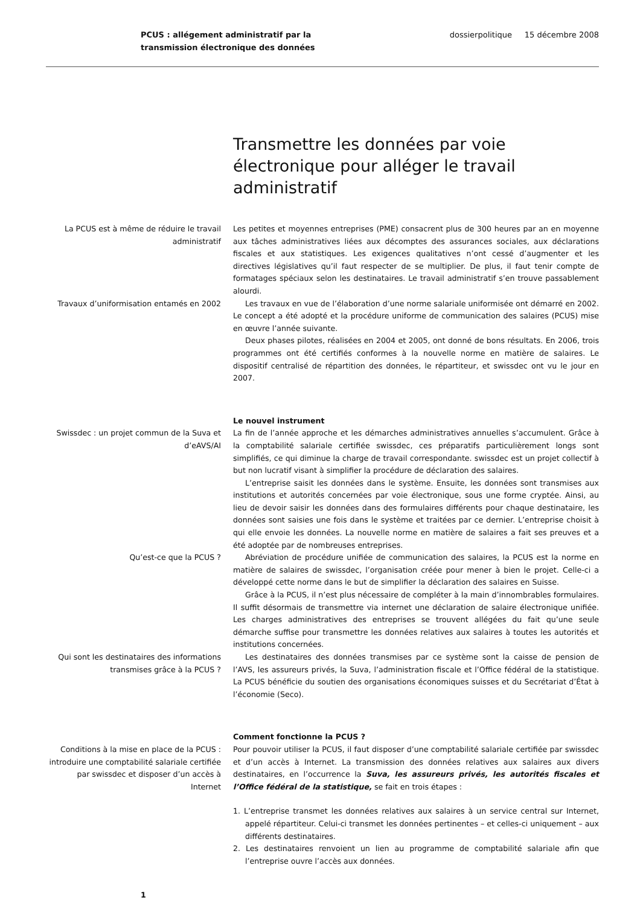PCUS : allégement administratif par la transmission électronique des données
dossierpolitique 15 décembre 2008
Transmettre les données par voie électronique pour alléger le travail administratif
La PCUS est à même de réduire le travail administratif
Les petites et moyennes entreprises (PME) consacrent plus de 300 heures par an en moyenne aux tâches administratives liées aux décomptes des assurances sociales, aux déclarations fiscales et aux statistiques. Les exigences qualitatives n’ont cessé d’augmenter et les directives législatives qu’il faut respecter de se multiplier. De plus, il faut tenir compte de formatages spéciaux selon les destinataires. Le travail administratif s’en trouve passablement alourdi.
Travaux d’uniformisation entamés en 2002
Les travaux en vue de l’élaboration d’une norme salariale uniformisée ont démarré en 2002. Le concept a été adopté et la procédure uniforme de communication des salaires (PCUS) mise en œuvre l’année suivante.
Deux phases pilotes, réalisées en 2004 et 2005, ont donné de bons résultats. En 2006, trois programmes ont été certifiés conformes à la nouvelle norme en matière de salaires. Le dispositif centralisé de répartition des données, le répartiteur, et swissdec ont vu le jour en 2007.
Le nouvel instrument
Swissdec : un projet commun de la Suva et d’eAVS/AI
La fin de l’année approche et les démarches administratives annuelles s’accumulent. Grâce à la comptabilité salariale certifiée swissdec, ces préparatifs particulièrement longs sont simplifiés, ce qui diminue la charge de travail correspondante. swissdec est un projet collectif à but non lucratif visant à simplifier la procédure de déclaration des salaires.
L’entreprise saisit les données dans le système. Ensuite, les données sont transmises aux institutions et autorités concernées par voie électronique, sous une forme cryptée. Ainsi, au lieu de devoir saisir les données dans des formulaires différents pour chaque destinataire, les données sont saisies une fois dans le système et traitées par ce dernier. L’entreprise choisit à qui elle envoie les données. La nouvelle norme en matière de salaires a fait ses preuves et a été adoptée par de nombreuses entreprises.
Qu’est-ce que la PCUS ? Abréviation de procédure unifiée de communication des salaires, la PCUS est la norme en matière de salaires de swissdec, l’organisation créée pour mener à bien le projet. Celle-ci a développé cette norme dans le but de simplifier la déclaration des salaires en Suisse.
Grâce à la PCUS, il n’est plus nécessaire de compléter à la main d’innombrables formulaires. Il suffit désormais de transmettre via internet une déclaration de salaire électronique unifiée. Les charges administratives des entreprises se trouvent allégées du fait qu’une seule démarche suffise pour transmettre les données relatives aux salaires à toutes les autorités et institutions concernées.
Qui sont les destinataires des informations transmises grâce à la PCUS ?
Les destinataires des données transmises par ce système sont la caisse de pension de l’AVS, les assureurs privés, la Suva, l’administration fiscale et l’Office fédéral de la statistique. La PCUS bénéficie du soutien des organisations économiques suisses et du Secrétariat d’État à l’économie (Seco).
Comment fonctionne la PCUS ?
Conditions à la mise en place de la PCUS : introduire une comptabilité salariale certifiée par swissdec et disposer d’un accès à Internet
Pour pouvoir utiliser la PCUS, il faut disposer d’une comptabilité salariale certifiée par swissdec et d’un accès à Internet. La transmission des données relatives aux salaires aux divers destinataires, en l’occurrence la Suva, les assureurs privés, les autorités fiscales et l’Office fédéral de la statistique, se fait en trois étapes :
1. L’entreprise transmet les données relatives aux salaires à un service central sur Internet, appelé répartiteur. Celui-ci transmet les données pertinentes – et celles-ci uniquement – aux différents destinataires.
2. Les destinataires renvoient un lien au programme de comptabilité salariale afin que l’entreprise ouvre l’accès aux données.
1